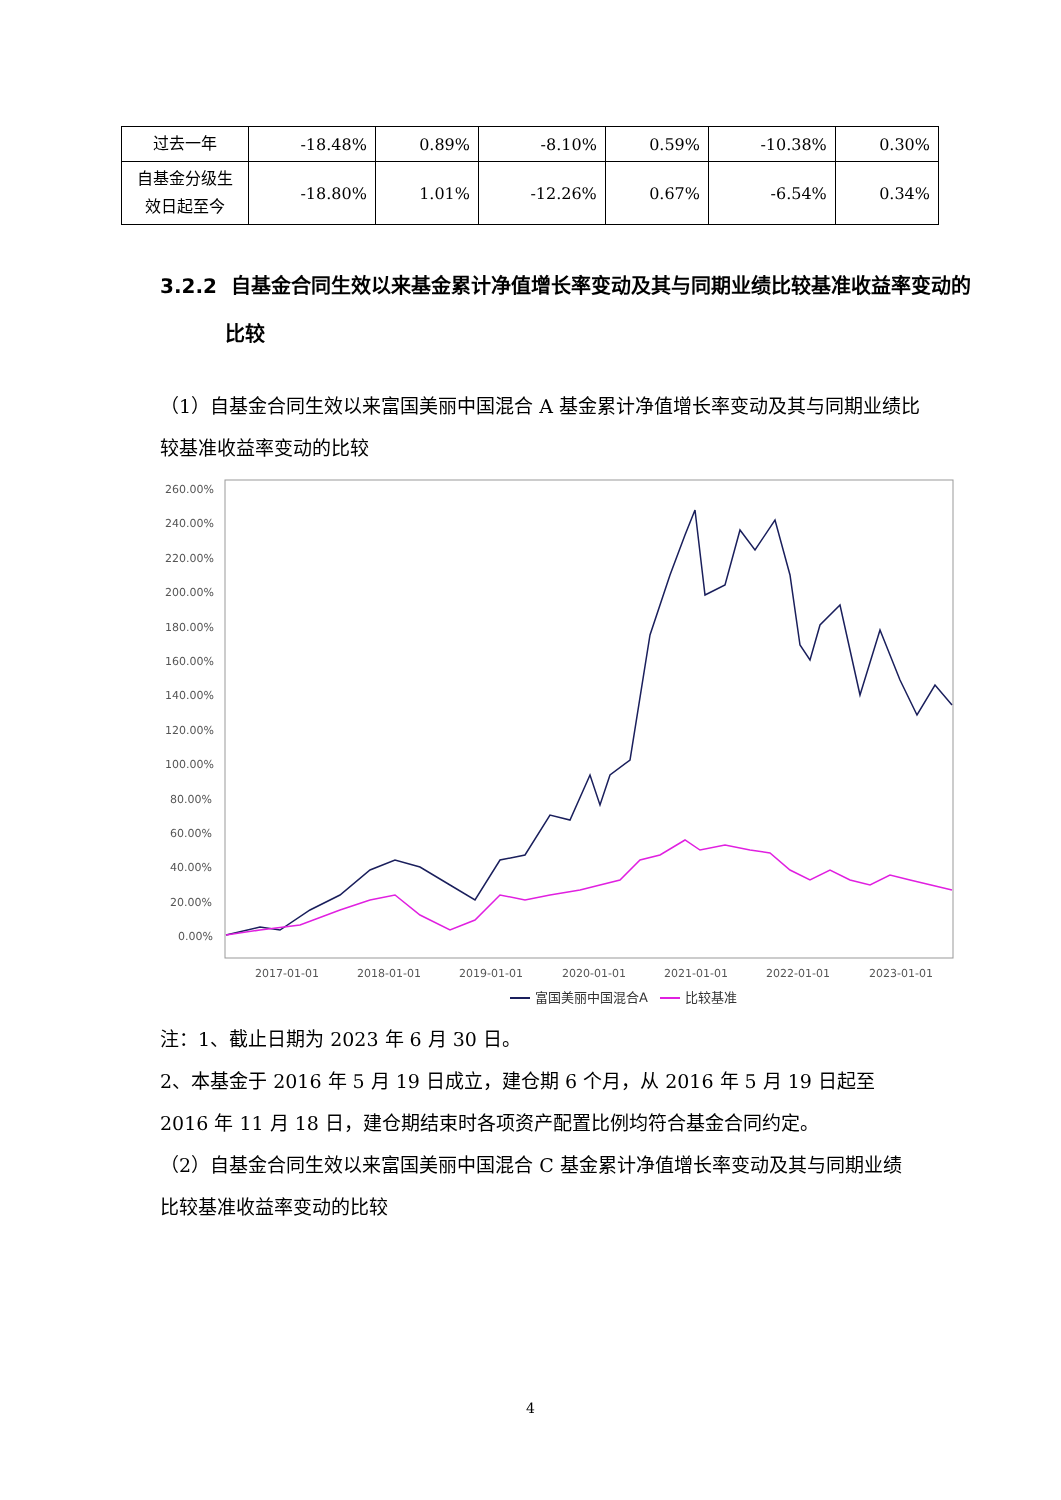| 过去一年 | -18.48% | 0.89% | -8.10% | 0.59% | -10.38% | 0.30% |
| 自基金分级生效日起至今 | -18.80% | 1.01% | -12.26% | 0.67% | -6.54% | 0.34% |
3.2.2 自基金合同生效以来基金累计净值增长率变动及其与同期业绩比较基准收益率变动的比较
（1）自基金合同生效以来富国美丽中国混合 A 基金累计净值增长率变动及其与同期业绩比较基准收益率变动的比较
260.00%
240.00%
220.00%
200.00%
180.00%
160.00%
140.00%
120.00%
100.00%
80.00%
60.00%
40.00%
20.00%
0.00%
2017-01-01
2018-01-01
2019-01-01
2020-01-01
2021-01-01
2022-01-01
2023-01-01
富国美丽中国混合A
比较基准
注：1、截止日期为 2023 年 6 月 30 日。
2、本基金于 2016 年 5 月 19 日成立，建仓期 6 个月，从 2016 年 5 月 19 日起至 2016 年 11 月 18 日，建仓期结束时各项资产配置比例均符合基金合同约定。
（2）自基金合同生效以来富国美丽中国混合 C 基金累计净值增长率变动及其与同期业绩比较基准收益率变动的比较
4